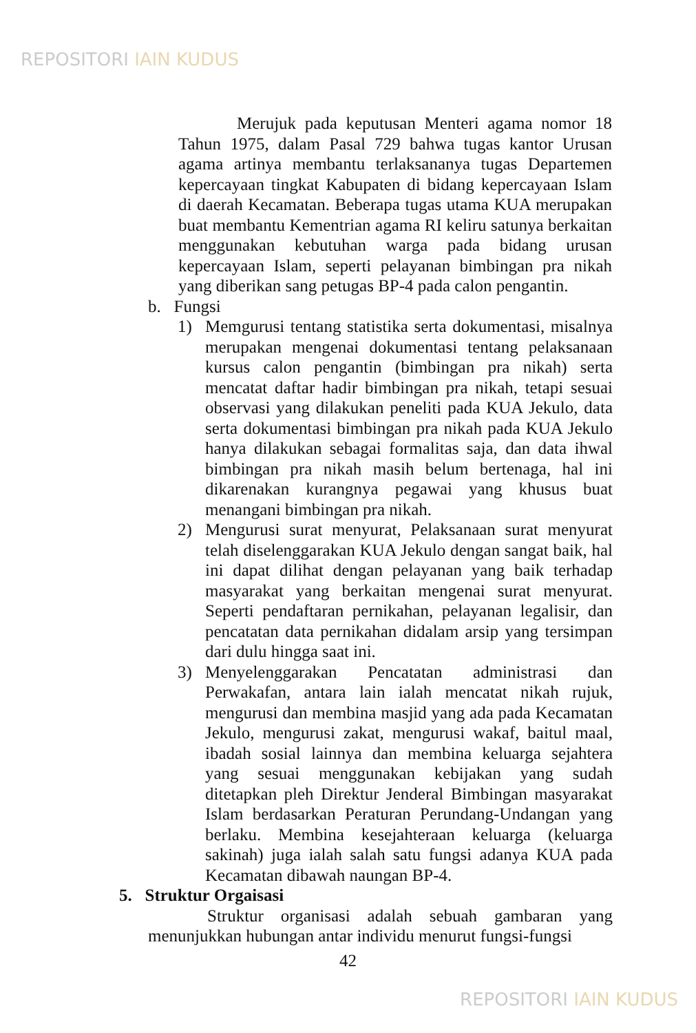REPOSITORI IAIN KUDUS
Merujuk pada keputusan Menteri agama nomor 18 Tahun 1975, dalam Pasal 729 bahwa tugas kantor Urusan agama artinya membantu terlaksananya tugas Departemen kepercayaan tingkat Kabupaten di bidang kepercayaan Islam di daerah Kecamatan. Beberapa tugas utama KUA merupakan buat membantu Kementrian agama RI keliru satunya berkaitan menggunakan kebutuhan warga pada bidang urusan kepercayaan Islam, seperti pelayanan bimbingan pra nikah yang diberikan sang petugas BP-4 pada calon pengantin.
b. Fungsi
1) Memgurusi tentang statistika serta dokumentasi, misalnya merupakan mengenai dokumentasi tentang pelaksanaan kursus calon pengantin (bimbingan pra nikah) serta mencatat daftar hadir bimbingan pra nikah, tetapi sesuai observasi yang dilakukan peneliti pada KUA Jekulo, data serta dokumentasi bimbingan pra nikah pada KUA Jekulo hanya dilakukan sebagai formalitas saja, dan data ihwal bimbingan pra nikah masih belum bertenaga, hal ini dikarenakan kurangnya pegawai yang khusus buat menangani bimbingan pra nikah.
2) Mengurusi surat menyurat, Pelaksanaan surat menyurat telah diselenggarakan KUA Jekulo dengan sangat baik, hal ini dapat dilihat dengan pelayanan yang baik terhadap masyarakat yang berkaitan mengenai surat menyurat. Seperti pendaftaran pernikahan, pelayanan legalisir, dan pencatatan data pernikahan didalam arsip yang tersimpan dari dulu hingga saat ini.
3) Menyelenggarakan Pencatatan administrasi dan Perwakafan, antara lain ialah mencatat nikah rujuk, mengurusi dan membina masjid yang ada pada Kecamatan Jekulo, mengurusi zakat, mengurusi wakaf, baitul maal, ibadah sosial lainnya dan membina keluarga sejahtera yang sesuai menggunakan kebijakan yang sudah ditetapkan pleh Direktur Jenderal Bimbingan masyarakat Islam berdasarkan Peraturan Perundang-Undangan yang berlaku. Membina kesejahteraan keluarga (keluarga sakinah) juga ialah salah satu fungsi adanya KUA pada Kecamatan dibawah naungan BP-4.
5. Struktur Orgaisasi
Struktur organisasi adalah sebuah gambaran yang menunjukkan hubungan antar individu menurut fungsi-fungsi
42
REPOSITORI IAIN KUDUS